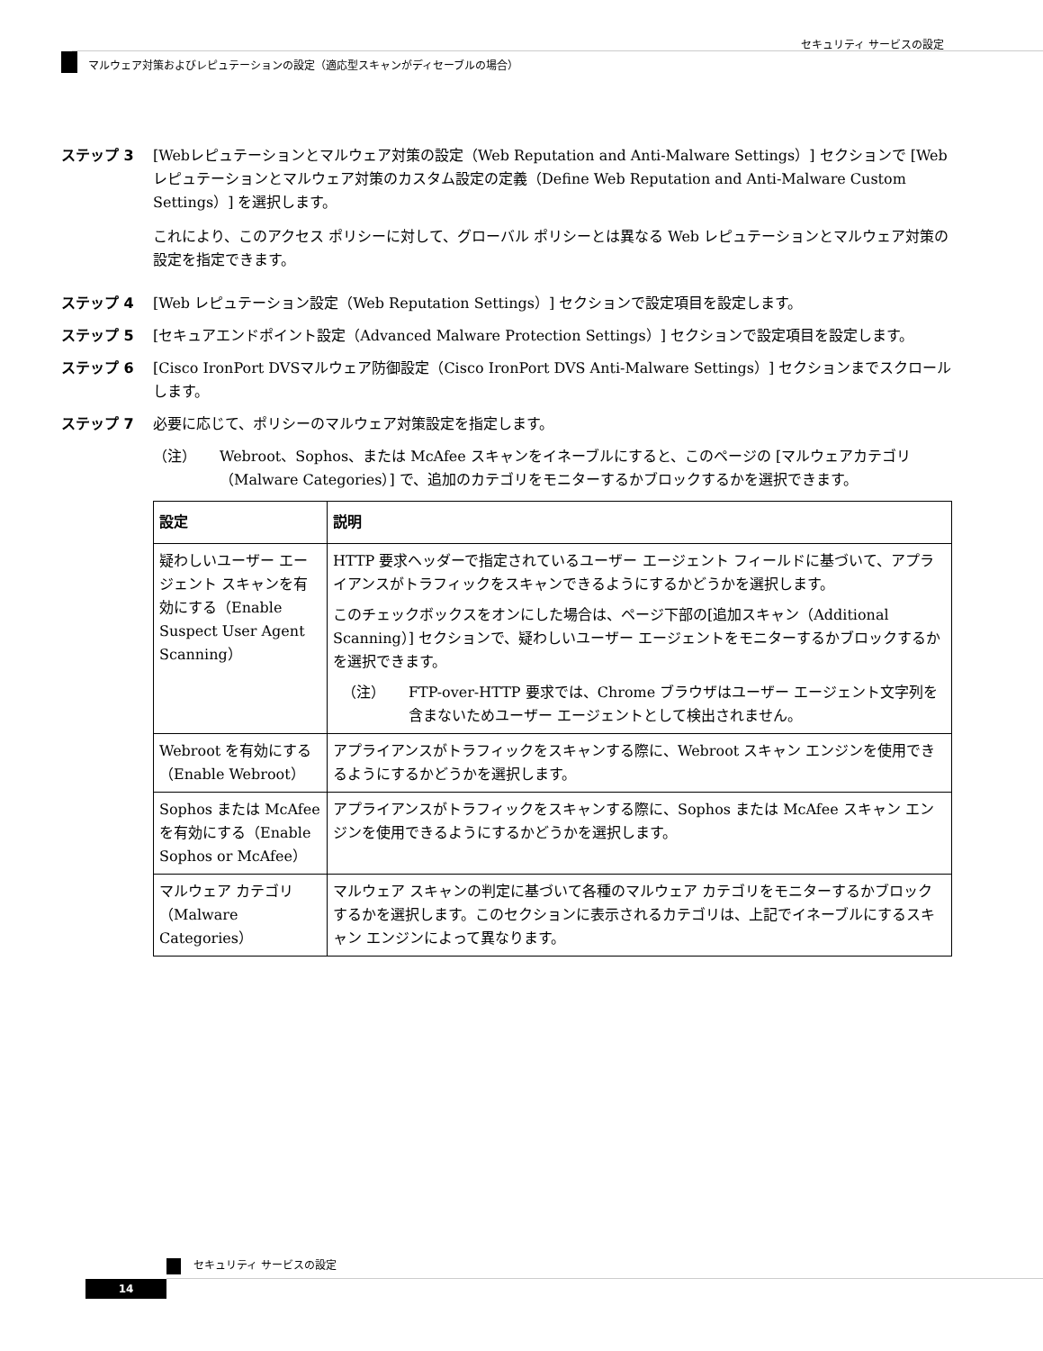セキュリティ サービスの設定
マルウェア対策およびレピュテーションの設定（適応型スキャンがディセーブルの場合）
ステップ 3 [Webレピュテーションとマルウェア対策の設定（Web Reputation and Anti-Malware Settings）] セクションで [Webレピュテーションとマルウェア対策のカスタム設定の定義（Define Web Reputation and Anti-Malware Custom Settings）] を選択します。
これにより、このアクセス ポリシーに対して、グローバル ポリシーとは異なる Web レピュテーションとマルウェア対策の設定を指定できます。
ステップ 4 [Web レピュテーション設定（Web Reputation Settings）] セクションで設定項目を設定します。
ステップ 5 [セキュアエンドポイント設定（Advanced Malware Protection Settings）] セクションで設定項目を設定します。
ステップ 6 [Cisco IronPort DVSマルウェア防御設定（Cisco IronPort DVS Anti-Malware Settings）] セクションまでスクロールします。
ステップ 7 必要に応じて、ポリシーのマルウェア対策設定を指定します。
（注） Webroot、Sophos、または McAfee スキャンをイネーブルにすると、このページの [マルウェアカテゴリ（Malware Categories）] で、追加のカテゴリをモニターするかブロックするかを選択できます。
| 設定 | 説明 |
| --- | --- |
| 疑わしいユーザー エージェント スキャンを有効にする（Enable Suspect User Agent Scanning） | HTTP 要求ヘッダーで指定されているユーザー エージェント フィールドに基づいて、アプライアンスがトラフィックをスキャンできるようにするかどうかを選択します。 このチェックボックスをオンにした場合は、ページ下部の[追加スキャン（Additional Scanning）] セクションで、疑わしいユーザー エージェントをモニターするかブロックするかを選択できます。 （注） FTP-over-HTTP 要求では、Chrome ブラウザはユーザー エージェント文字列を含まないためユーザー エージェントとして検出されません。 |
| Webroot を有効にする（Enable Webroot） | アプライアンスがトラフィックをスキャンする際に、Webroot スキャン エンジンを使用できるようにするかどうかを選択します。 |
| Sophos または McAfee を有効にする（Enable Sophos or McAfee） | アプライアンスがトラフィックをスキャンする際に、Sophos または McAfee スキャン エンジンを使用できるようにするかどうかを選択します。 |
| マルウェア カテゴリ（Malware Categories） | マルウェア スキャンの判定に基づいて各種のマルウェア カテゴリをモニターするかブロックするかを選択します。このセクションに表示されるカテゴリは、上記でイネーブルにするスキャン エンジンによって異なります。 |
セキュリティ サービスの設定
14